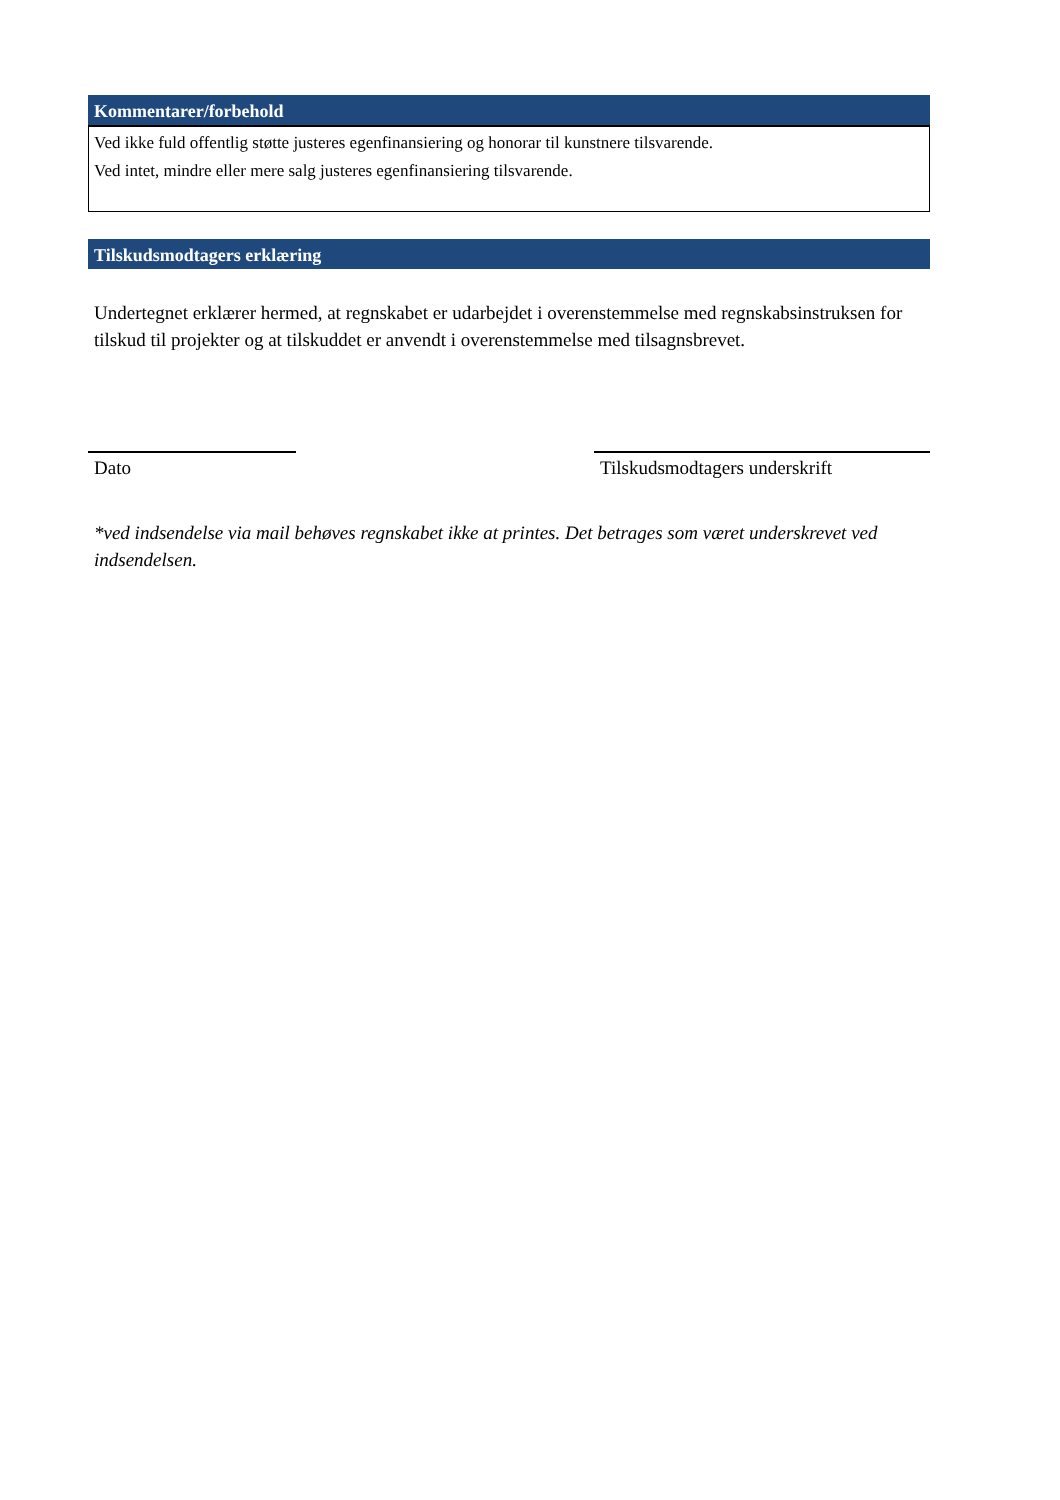Kommentarer/forbehold
Ved ikke fuld offentlig støtte justeres egenfinansiering og honorar til kunstnere tilsvarende.
Ved intet, mindre eller mere salg justeres egenfinansiering tilsvarende.
Tilskudsmodtagers erklæring
Undertegnet erklærer hermed, at regnskabet er udarbejdet i overenstemmelse med regnskabsinstruksen for tilskud til projekter og at tilskuddet er anvendt i overenstemmelse med tilsagnsbrevet.
Dato Tilskudsmodtagers underskrift
*ved indsendelse via mail behøves regnskabet ikke at printes. Det betrages som været underskrevet ved indsendelsen.